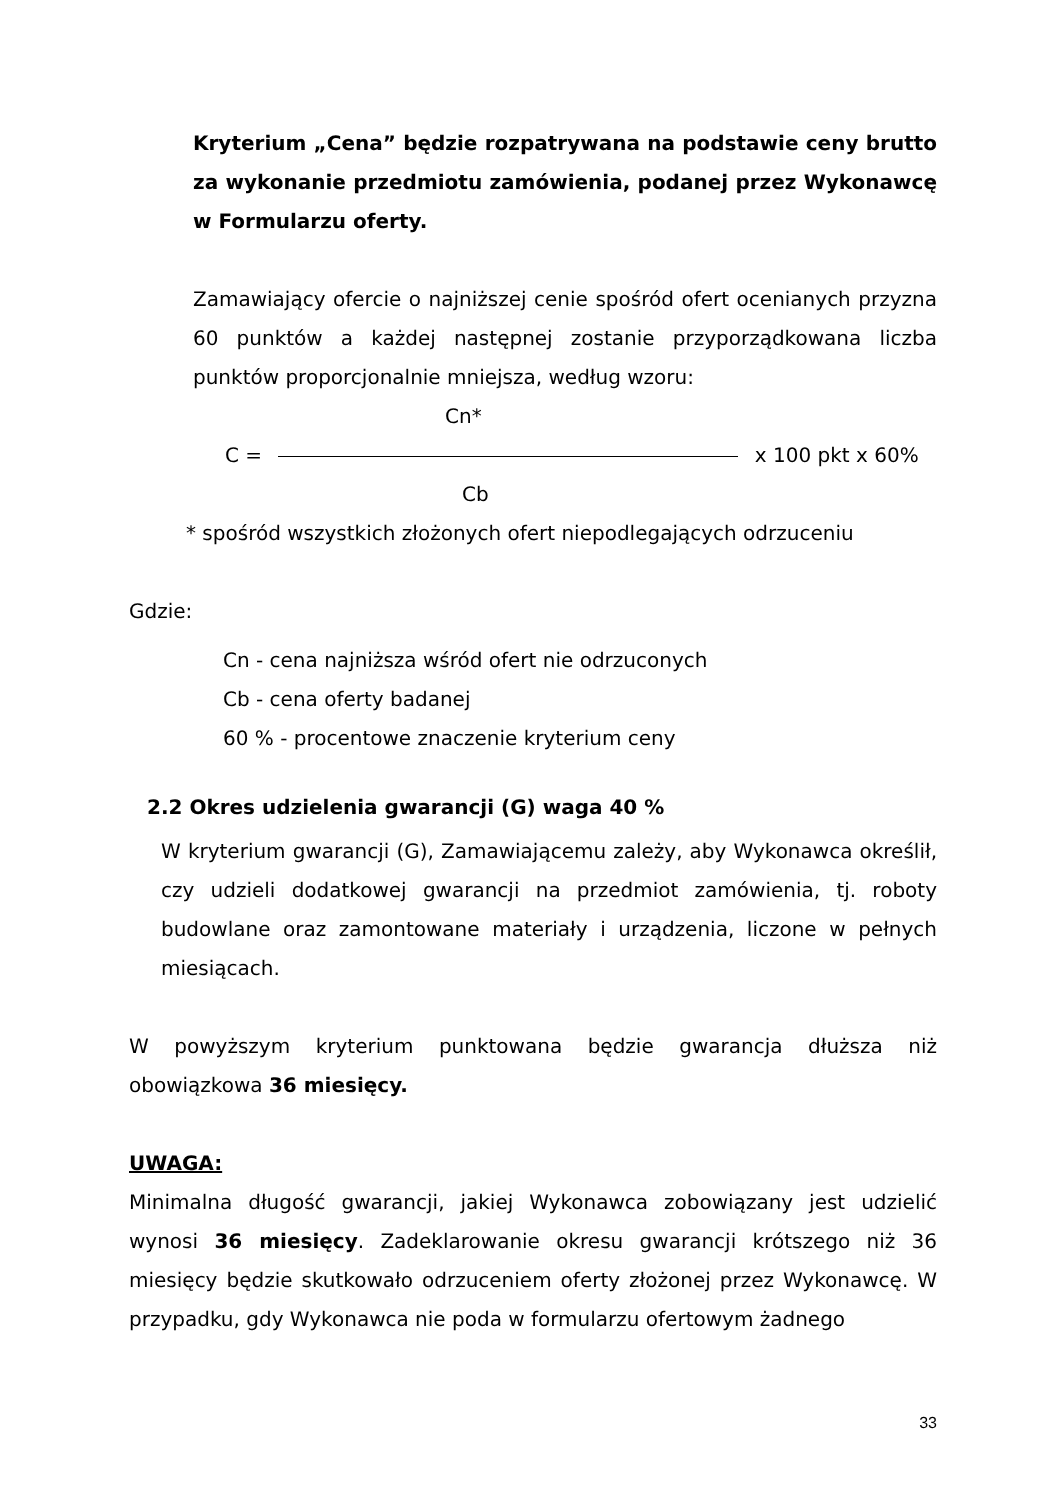Kryterium „Cena” będzie rozpatrywana na podstawie ceny brutto za wykonanie przedmiotu zamówienia, podanej przez Wykonawcę w Formularzu oferty.
Zamawiający ofercie o najniższej cenie spośród ofert ocenianych przyzna 60 punktów a każdej następnej zostanie przyporządkowana liczba punktów proporcjonalnie mniejsza, według wzoru:
Cn*
C = x 100 pkt x 60%
Cb
* spośród wszystkich złożonych ofert niepodlegających odrzuceniu
Gdzie:
Cn - cena najniższa wśród ofert nie odrzuconych
Cb - cena oferty badanej
60 % - procentowe znaczenie kryterium ceny
2.2 Okres udzielenia gwarancji (G) waga 40 %
W kryterium gwarancji (G), Zamawiającemu zależy, aby Wykonawca określił, czy udzieli dodatkowej gwarancji na przedmiot zamówienia, tj. roboty budowlane oraz zamontowane materiały i urządzenia, liczone w pełnych miesiącach.
W powyższym kryterium punktowana będzie gwarancja dłuższa niż obowiązkowa 36 miesięcy.
UWAGA:
Minimalna długość gwarancji, jakiej Wykonawca zobowiązany jest udzielić wynosi 36 miesięcy. Zadeklarowanie okresu gwarancji krótszego niż 36 miesięcy będzie skutkowało odrzuceniem oferty złożonej przez Wykonawcę. W przypadku, gdy Wykonawca nie poda w formularzu ofertowym żadnego
33